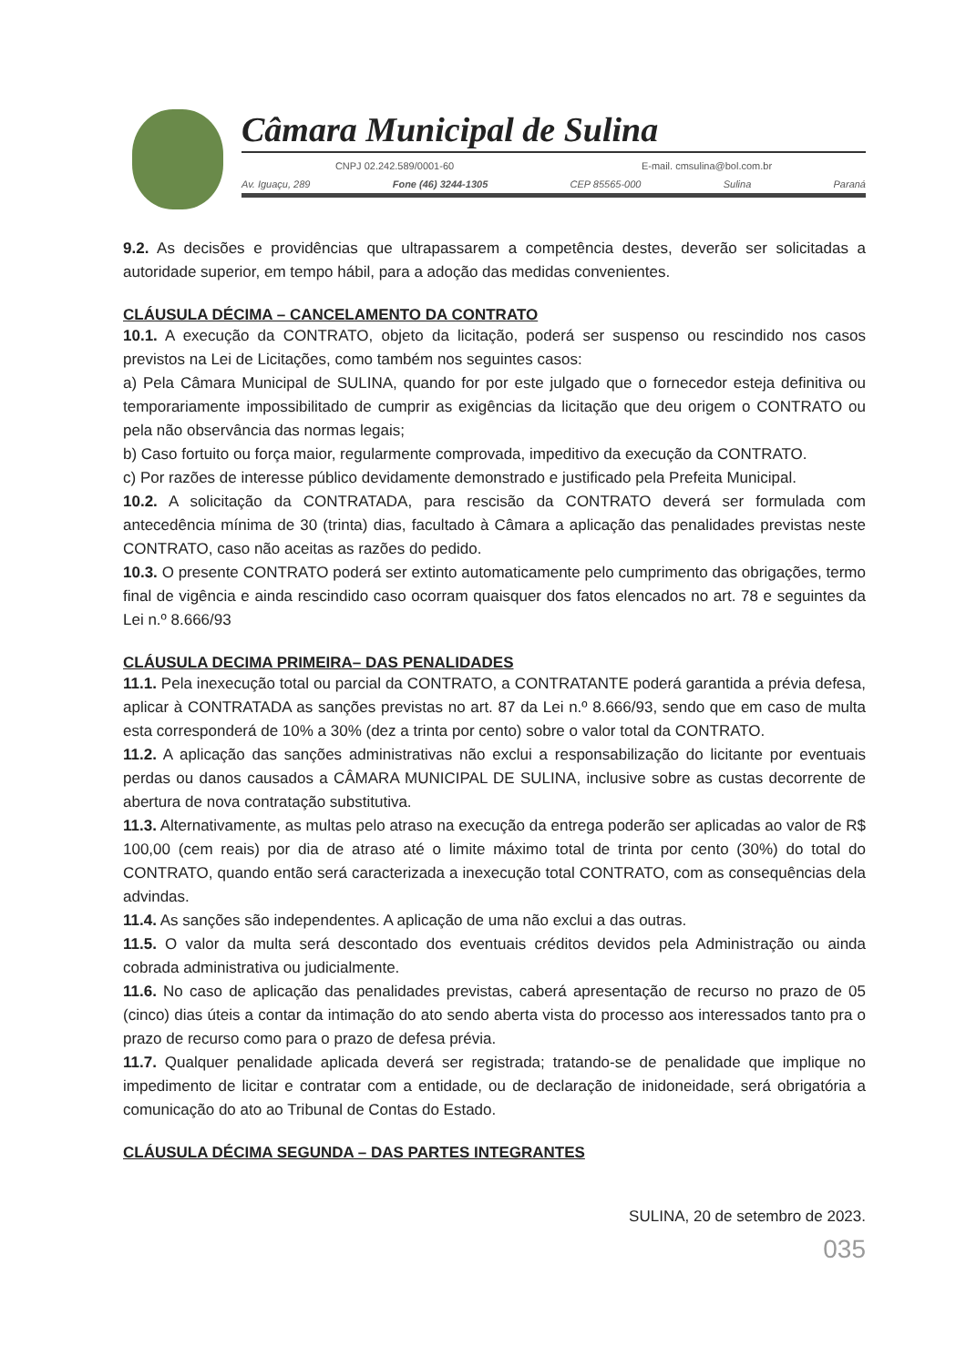Câmara Municipal de Sulina
CNPJ 02.242.589/0001-60 E-mail. cmsulina@bol.com.br
Av. Iguaçu, 289 Fone (46) 3244-1305 CEP 85565-000 Sulina Paraná
9.2. As decisões e providências que ultrapassarem a competência destes, deverão ser solicitadas a autoridade superior, em tempo hábil, para a adoção das medidas convenientes.
CLÁUSULA DÉCIMA – CANCELAMENTO DA CONTRATO
10.1. A execução da CONTRATO, objeto da licitação, poderá ser suspenso ou rescindido nos casos previstos na Lei de Licitações, como também nos seguintes casos:
a) Pela Câmara Municipal de SULINA, quando for por este julgado que o fornecedor esteja definitiva ou temporariamente impossibilitado de cumprir as exigências da licitação que deu origem o CONTRATO ou pela não observância das normas legais;
b) Caso fortuito ou força maior, regularmente comprovada, impeditivo da execução da CONTRATO.
c) Por razões de interesse público devidamente demonstrado e justificado pela Prefeita Municipal.
10.2. A solicitação da CONTRATADA, para rescisão da CONTRATO deverá ser formulada com antecedência mínima de 30 (trinta) dias, facultado à Câmara a aplicação das penalidades previstas neste CONTRATO, caso não aceitas as razões do pedido.
10.3. O presente CONTRATO poderá ser extinto automaticamente pelo cumprimento das obrigações, termo final de vigência e ainda rescindido caso ocorram quaisquer dos fatos elencados no art. 78 e seguintes da Lei n.º 8.666/93
CLÁUSULA DECIMA PRIMEIRA– DAS PENALIDADES
11.1. Pela inexecução total ou parcial da CONTRATO, a CONTRATANTE poderá garantida a prévia defesa, aplicar à CONTRATADA as sanções previstas no art. 87 da Lei n.º 8.666/93, sendo que em caso de multa esta corresponderá de 10% a 30% (dez a trinta por cento) sobre o valor total da CONTRATO.
11.2. A aplicação das sanções administrativas não exclui a responsabilização do licitante por eventuais perdas ou danos causados a CÂMARA MUNICIPAL DE SULINA, inclusive sobre as custas decorrente de abertura de nova contratação substitutiva.
11.3. Alternativamente, as multas pelo atraso na execução da entrega poderão ser aplicadas ao valor de R$ 100,00 (cem reais) por dia de atraso até o limite máximo total de trinta por cento (30%) do total do CONTRATO, quando então será caracterizada a inexecução total CONTRATO, com as consequências dela advindas.
11.4. As sanções são independentes. A aplicação de uma não exclui a das outras.
11.5. O valor da multa será descontado dos eventuais créditos devidos pela Administração ou ainda cobrada administrativa ou judicialmente.
11.6. No caso de aplicação das penalidades previstas, caberá apresentação de recurso no prazo de 05 (cinco) dias úteis a contar da intimação do ato sendo aberta vista do processo aos interessados tanto pra o prazo de recurso como para o prazo de defesa prévia.
11.7. Qualquer penalidade aplicada deverá ser registrada; tratando-se de penalidade que implique no impedimento de licitar e contratar com a entidade, ou de declaração de inidoneidade, será obrigatória a comunicação do ato ao Tribunal de Contas do Estado.
CLÁUSULA DÉCIMA SEGUNDA – DAS PARTES INTEGRANTES
SULINA, 20 de setembro de 2023.
035